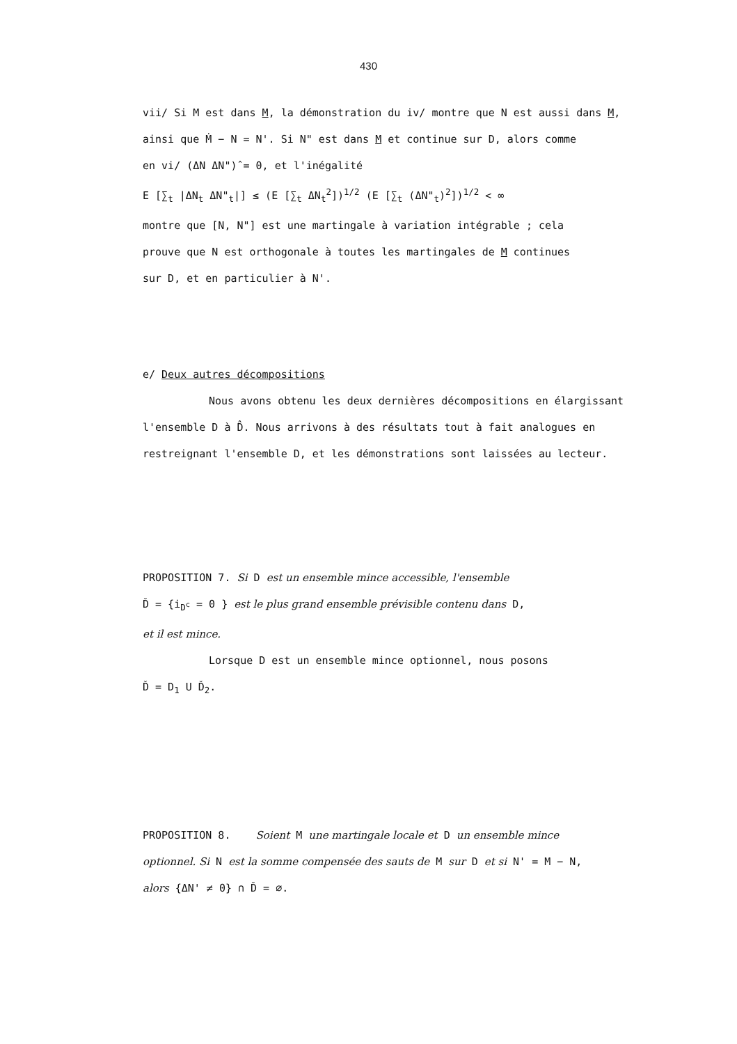430
vii/ Si M est dans M, la démonstration du iv/ montre que N est aussi dans M,
ainsi que Ṁ − N = N'. Si N" est dans M et continue sur D, alors comme
en vi/ (ΔN ΔN")̂ = 0, et l'inégalité
E [∑<sub>t</sub> |ΔN<sub>t</sub> ΔN"<sub>t</sub>|] ≤ (E [∑<sub>t</sub> ΔN<sub>t</sub><sup>2</sup>])<sup>1/2</sup> (E [∑<sub>t</sub> (ΔN"<sub>t</sub>)<sup>2</sup>])<sup>1/2</sup> < ∞
montre que [N, N"] est une martingale à variation intégrable ; cela
prouve que N est orthogonale à toutes les martingales de M continues
sur D, et en particulier à N'.
e/ Deux autres décompositions
Nous avons obtenu les deux dernières décompositions en élargissant
l'ensemble D à D̂. Nous arrivons à des résultats tout à fait analogues en
restreignant l'ensemble D, et les démonstrations sont laissées au lecteur.
PROPOSITION 7. Si D est un ensemble mince accessible, l'ensemble
Ď = {i̇<sub>D<sup>c</sup></sub> = 0 } est le plus grand ensemble prévisible contenu dans D,
et il est mince.
Lorsque D est un ensemble mince optionnel, nous posons
Ď = D<sub>1</sub> U Ď<sub>2</sub>.
PROPOSITION 8. Soient M une martingale locale et D un ensemble mince
optionnel. Si N est la somme compensée des sauts de M sur D et si N' = M − N,
alors {ΔN' ≠ 0} ∩ Ď = ∅.